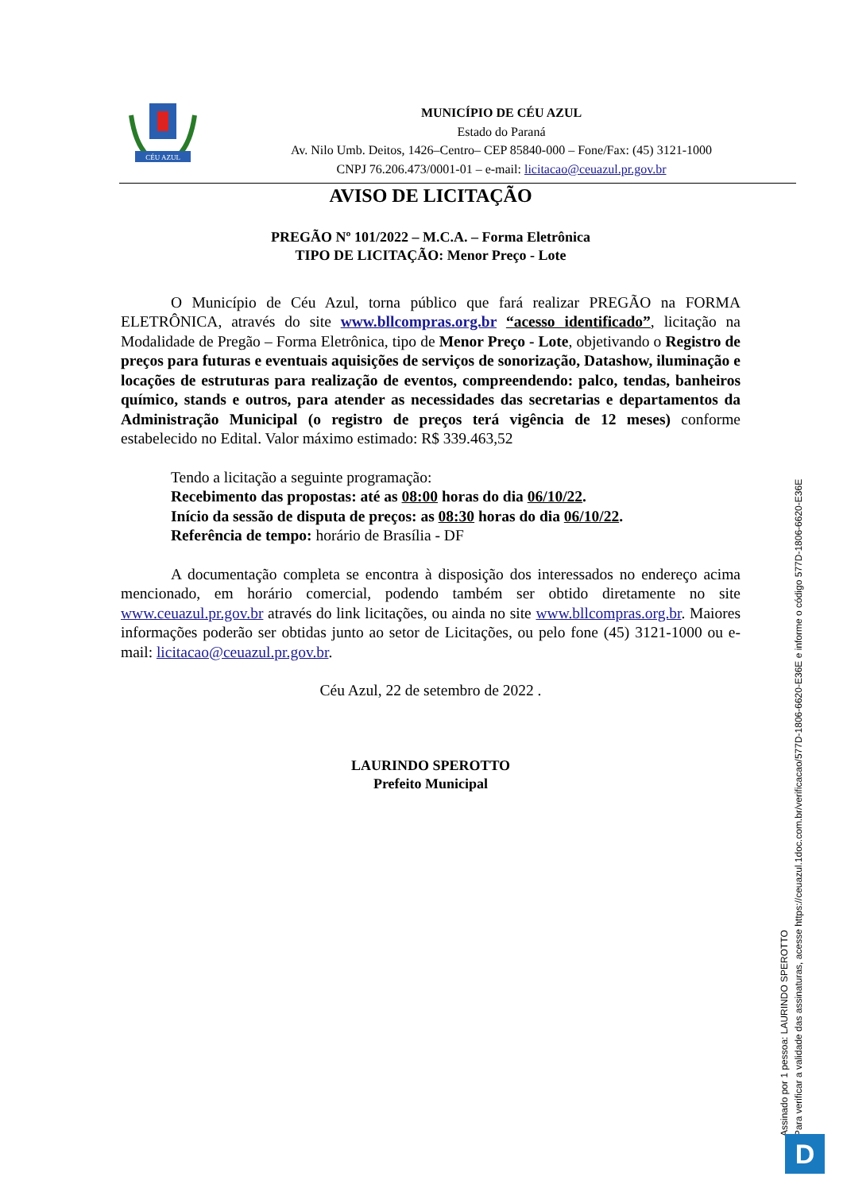CÉU AZUL
MUNICÍPIO DE CÉU AZUL
Estado do Paraná
Av. Nilo Umb. Deitos, 1426–Centro– CEP 85840-000 – Fone/Fax: (45) 3121-1000
CNPJ 76.206.473/0001-01 – e-mail: licitacao@ceuazul.pr.gov.br
AVISO DE LICITAÇÃO
PREGÃO Nº 101/2022 – M.C.A. – Forma Eletrônica
TIPO DE LICITAÇÃO: Menor Preço - Lote
O Município de Céu Azul, torna público que fará realizar PREGÃO na FORMA ELETRÔNICA, através do site www.bllcompras.org.br “acesso identificado”, licitação na Modalidade de Pregão – Forma Eletrônica, tipo de Menor Preço - Lote, objetivando o Registro de preços para futuras e eventuais aquisições de serviços de sonorização, Datashow, iluminação e locações de estruturas para realização de eventos, compreendendo: palco, tendas, banheiros químico, stands e outros, para atender as necessidades das secretarias e departamentos da Administração Municipal (o registro de preços terá vigência de 12 meses) conforme estabelecido no Edital. Valor máximo estimado: R$ 339.463,52
Tendo a licitação a seguinte programação:
Recebimento das propostas: até as 08:00 horas do dia 06/10/22.
Início da sessão de disputa de preços: as 08:30 horas do dia 06/10/22.
Referência de tempo: horário de Brasília - DF
A documentação completa se encontra à disposição dos interessados no endereço acima mencionado, em horário comercial, podendo também ser obtido diretamente no site www.ceuazul.pr.gov.br através do link licitações, ou ainda no site www.bllcompras.org.br. Maiores informações poderão ser obtidas junto ao setor de Licitações, ou pelo fone (45) 3121-1000 ou e-mail: licitacao@ceuazul.pr.gov.br.
Céu Azul, 22 de setembro de 2022 .
LAURINDO SPEROTTO
Prefeito Municipal
Assinado por 1 pessoa: LAURINDO SPEROTTO
Para verificar a validade das assinaturas, acesse https://ceuazul.1doc.com.br/verificacao/577D-1806-6620-E36E e informe o código 577D-1806-6620-E36E
D